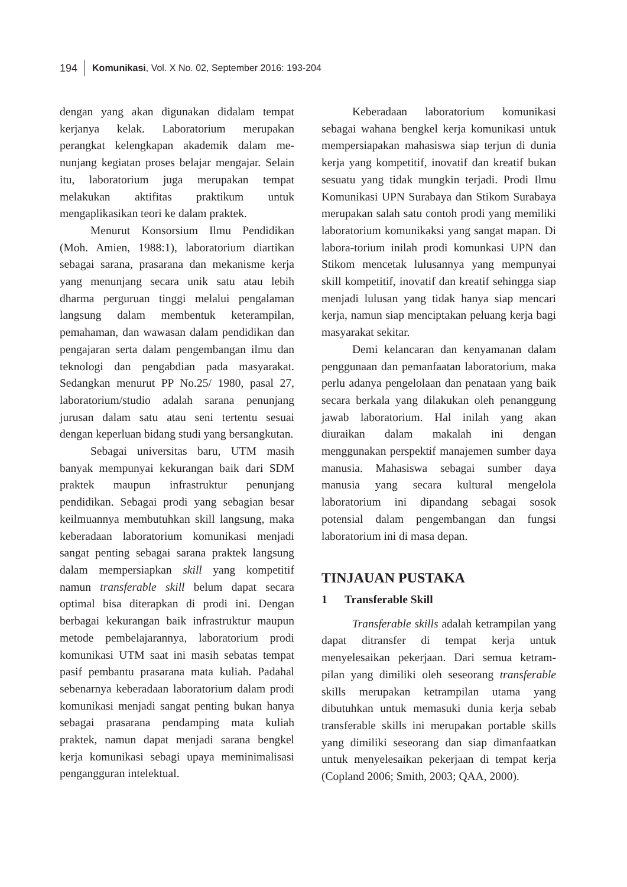194 Komunikasi, Vol. X No. 02, September 2016: 193-204
dengan yang akan digunakan didalam tempat kerjanya kelak. Laboratorium merupakan perangkat kelengkapan akademik dalam me-nunjang kegiatan proses belajar mengajar. Selain itu, laboratorium juga merupakan tempat melakukan aktifitas praktikum untuk mengaplikasikan teori ke dalam praktek.
Menurut Konsorsium Ilmu Pendidikan (Moh. Amien, 1988:1), laboratorium diartikan sebagai sarana, prasarana dan mekanisme kerja yang menunjang secara unik satu atau lebih dharma perguruan tinggi melalui pengalaman langsung dalam membentuk keterampilan, pemahaman, dan wawasan dalam pendidikan dan pengajaran serta dalam pengembangan ilmu dan teknologi dan pengabdian pada masyarakat. Sedangkan menurut PP No.25/ 1980, pasal 27, laboratorium/studio adalah sarana penunjang jurusan dalam satu atau seni tertentu sesuai dengan keperluan bidang studi yang bersangkutan.
Sebagai universitas baru, UTM masih banyak mempunyai kekurangan baik dari SDM praktek maupun infrastruktur penunjang pendidikan. Sebagai prodi yang sebagian besar keilmuannya membutuhkan skill langsung, maka keberadaan laboratorium komunikasi menjadi sangat penting sebagai sarana praktek langsung dalam mempersiapkan skill yang kompetitif namun transferable skill belum dapat secara optimal bisa diterapkan di prodi ini. Dengan berbagai kekurangan baik infrastruktur maupun metode pembelajarannya, laboratorium prodi komunikasi UTM saat ini masih sebatas tempat pasif pembantu prasarana mata kuliah. Padahal sebenarnya keberadaan laboratorium dalam prodi komunikasi menjadi sangat penting bukan hanya sebagai prasarana pendamping mata kuliah praktek, namun dapat menjadi sarana bengkel kerja komunikasi sebagi upaya meminimalisasi pengangguran intelektual.
Keberadaan laboratorium komunikasi sebagai wahana bengkel kerja komunikasi untuk mempersiapakan mahasiswa siap terjun di dunia kerja yang kompetitif, inovatif dan kreatif bukan sesuatu yang tidak mungkin terjadi. Prodi Ilmu Komunikasi UPN Surabaya dan Stikom Surabaya merupakan salah satu contoh prodi yang memiliki laboratorium komunikaksi yang sangat mapan. Di labora-torium inilah prodi komunkasi UPN dan Stikom mencetak lulusannya yang mempunyai skill kompetitif, inovatif dan kreatif sehingga siap menjadi lulusan yang tidak hanya siap mencari kerja, namun siap menciptakan peluang kerja bagi masyarakat sekitar.
Demi kelancaran dan kenyamanan dalam penggunaan dan pemanfaatan laboratorium, maka perlu adanya pengelolaan dan penataan yang baik secara berkala yang dilakukan oleh penanggung jawab laboratorium. Hal inilah yang akan diuraikan dalam makalah ini dengan menggunakan perspektif manajemen sumber daya manusia. Mahasiswa sebagai sumber daya manusia yang secara kultural mengelola laboratorium ini dipandang sebagai sosok potensial dalam pengembangan dan fungsi laboratorium ini di masa depan.
TINJAUAN PUSTAKA
1 Transferable Skill
Transferable skills adalah ketrampilan yang dapat ditransfer di tempat kerja untuk menyelesaikan pekerjaan. Dari semua ketram-pilan yang dimiliki oleh seseorang transferable skills merupakan ketrampilan utama yang dibutuhkan untuk memasuki dunia kerja sebab transferable skills ini merupakan portable skills yang dimiliki seseorang dan siap dimanfaatkan untuk menyelesaikan pekerjaan di tempat kerja (Copland 2006; Smith, 2003; QAA, 2000).